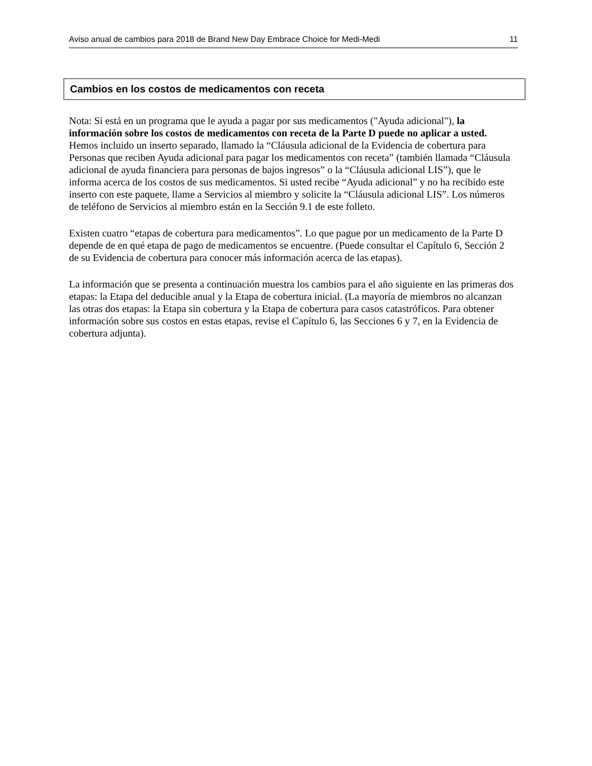Aviso anual de cambios para 2018 de Brand New Day Embrace Choice for Medi-Medi 11
Cambios en los costos de medicamentos con receta
Nota: Si está en un programa que le ayuda a pagar por sus medicamentos ("Ayuda adicional"), la información sobre los costos de medicamentos con receta de la Parte D puede no aplicar a usted. Hemos incluido un inserto separado, llamado la “Cláusula adicional de la Evidencia de cobertura para Personas que reciben Ayuda adicional para pagar los medicamentos con receta” (también llamada “Cláusula adicional de ayuda financiera para personas de bajos ingresos” o la “Cláusula adicional LIS”), que le informa acerca de los costos de sus medicamentos. Si usted recibe “Ayuda adicional” y no ha recibido este inserto con este paquete, llame a Servicios al miembro y solicite la “Cláusula adicional LIS”. Los números de teléfono de Servicios al miembro están en la Sección 9.1 de este folleto.
Existen cuatro “etapas de cobertura para medicamentos”. Lo que pague por un medicamento de la Parte D depende de en qué etapa de pago de medicamentos se encuentre. (Puede consultar el Capítulo 6, Sección 2 de su Evidencia de cobertura para conocer más información acerca de las etapas).
La información que se presenta a continuación muestra los cambios para el año siguiente en las primeras dos etapas: la Etapa del deducible anual y la Etapa de cobertura inicial. (La mayoría de miembros no alcanzan las otras dos etapas: la Etapa sin cobertura y la Etapa de cobertura para casos catastróficos. Para obtener información sobre sus costos en estas etapas, revise el Capítulo 6, las Secciones 6 y 7, en la Evidencia de cobertura adjunta).